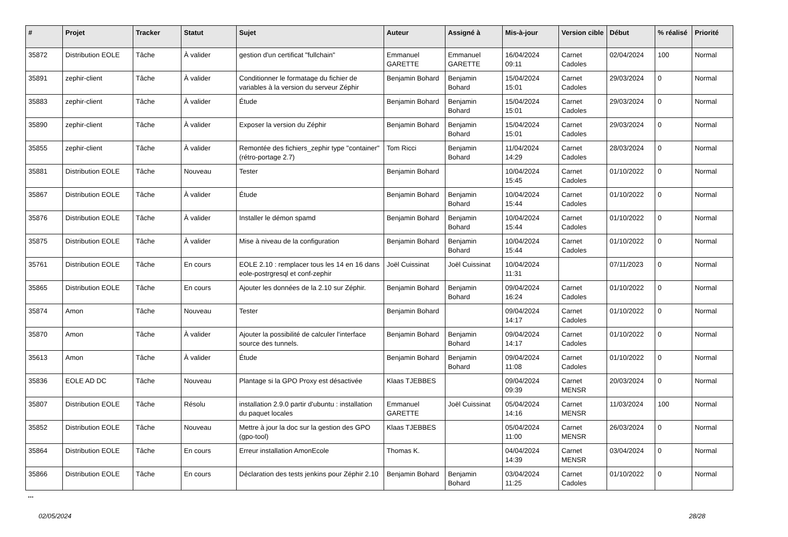| # | Projet | Tracker | Statut | Sujet | Auteur | Assigné à | Mis-à-jour | Version cible | Début | % réalisé | Priorité |
| --- | --- | --- | --- | --- | --- | --- | --- | --- | --- | --- | --- |
| 35872 | Distribution EOLE | Tâche | À valider | gestion d'un certificat "fullchain" | Emmanuel GARETTE | Emmanuel GARETTE | 16/04/2024 09:11 | Carnet Cadoles | 02/04/2024 | 100 | Normal |
| 35891 | zephir-client | Tâche | À valider | Conditionner le formatage du fichier de variables à la version du serveur Zéphir | Benjamin Bohard | Benjamin Bohard | 15/04/2024 15:01 | Carnet Cadoles | 29/03/2024 | 0 | Normal |
| 35883 | zephir-client | Tâche | À valider | Étude | Benjamin Bohard | Benjamin Bohard | 15/04/2024 15:01 | Carnet Cadoles | 29/03/2024 | 0 | Normal |
| 35890 | zephir-client | Tâche | À valider | Exposer la version du Zéphir | Benjamin Bohard | Benjamin Bohard | 15/04/2024 15:01 | Carnet Cadoles | 29/03/2024 | 0 | Normal |
| 35855 | zephir-client | Tâche | À valider | Remontée des fichiers_zephir type "container" (rétro-portage 2.7) | Tom Ricci | Benjamin Bohard | 11/04/2024 14:29 | Carnet Cadoles | 28/03/2024 | 0 | Normal |
| 35881 | Distribution EOLE | Tâche | Nouveau | Tester | Benjamin Bohard | | 10/04/2024 15:45 | Carnet Cadoles | 01/10/2022 | 0 | Normal |
| 35867 | Distribution EOLE | Tâche | À valider | Étude | Benjamin Bohard | Benjamin Bohard | 10/04/2024 15:44 | Carnet Cadoles | 01/10/2022 | 0 | Normal |
| 35876 | Distribution EOLE | Tâche | À valider | Installer le démon spamd | Benjamin Bohard | Benjamin Bohard | 10/04/2024 15:44 | Carnet Cadoles | 01/10/2022 | 0 | Normal |
| 35875 | Distribution EOLE | Tâche | À valider | Mise à niveau de la configuration | Benjamin Bohard | Benjamin Bohard | 10/04/2024 15:44 | Carnet Cadoles | 01/10/2022 | 0 | Normal |
| 35761 | Distribution EOLE | Tâche | En cours | EOLE 2.10 : remplacer tous les 14 en 16 dans eole-postrgresql et conf-zephir | Joël Cuissinat | Joël Cuissinat | 10/04/2024 11:31 | | 07/11/2023 | 0 | Normal |
| 35865 | Distribution EOLE | Tâche | En cours | Ajouter les données de la 2.10 sur Zéphir. | Benjamin Bohard | Benjamin Bohard | 09/04/2024 16:24 | Carnet Cadoles | 01/10/2022 | 0 | Normal |
| 35874 | Amon | Tâche | Nouveau | Tester | Benjamin Bohard | | 09/04/2024 14:17 | Carnet Cadoles | 01/10/2022 | 0 | Normal |
| 35870 | Amon | Tâche | À valider | Ajouter la possibilité de calculer l'interface source des tunnels. | Benjamin Bohard | Benjamin Bohard | 09/04/2024 14:17 | Carnet Cadoles | 01/10/2022 | 0 | Normal |
| 35613 | Amon | Tâche | À valider | Étude | Benjamin Bohard | Benjamin Bohard | 09/04/2024 11:08 | Carnet Cadoles | 01/10/2022 | 0 | Normal |
| 35836 | EOLE AD DC | Tâche | Nouveau | Plantage si la GPO Proxy est désactivée | Klaas TJEBBES | | 09/04/2024 09:39 | Carnet MENSR | 20/03/2024 | 0 | Normal |
| 35807 | Distribution EOLE | Tâche | Résolu | installation 2.9.0 partir d'ubuntu : installation du paquet locales | Emmanuel GARETTE | Joël Cuissinat | 05/04/2024 14:16 | Carnet MENSR | 11/03/2024 | 100 | Normal |
| 35852 | Distribution EOLE | Tâche | Nouveau | Mettre à jour la doc sur la gestion des GPO (gpo-tool) | Klaas TJEBBES | | 05/04/2024 11:00 | Carnet MENSR | 26/03/2024 | 0 | Normal |
| 35864 | Distribution EOLE | Tâche | En cours | Erreur installation AmonEcole | Thomas K. | | 04/04/2024 14:39 | Carnet MENSR | 03/04/2024 | 0 | Normal |
| 35866 | Distribution EOLE | Tâche | En cours | Déclaration des tests jenkins pour Zéphir 2.10 | Benjamin Bohard | Benjamin Bohard | 03/04/2024 11:25 | Carnet Cadoles | 01/10/2022 | 0 | Normal |
...
02/05/2024 28/28